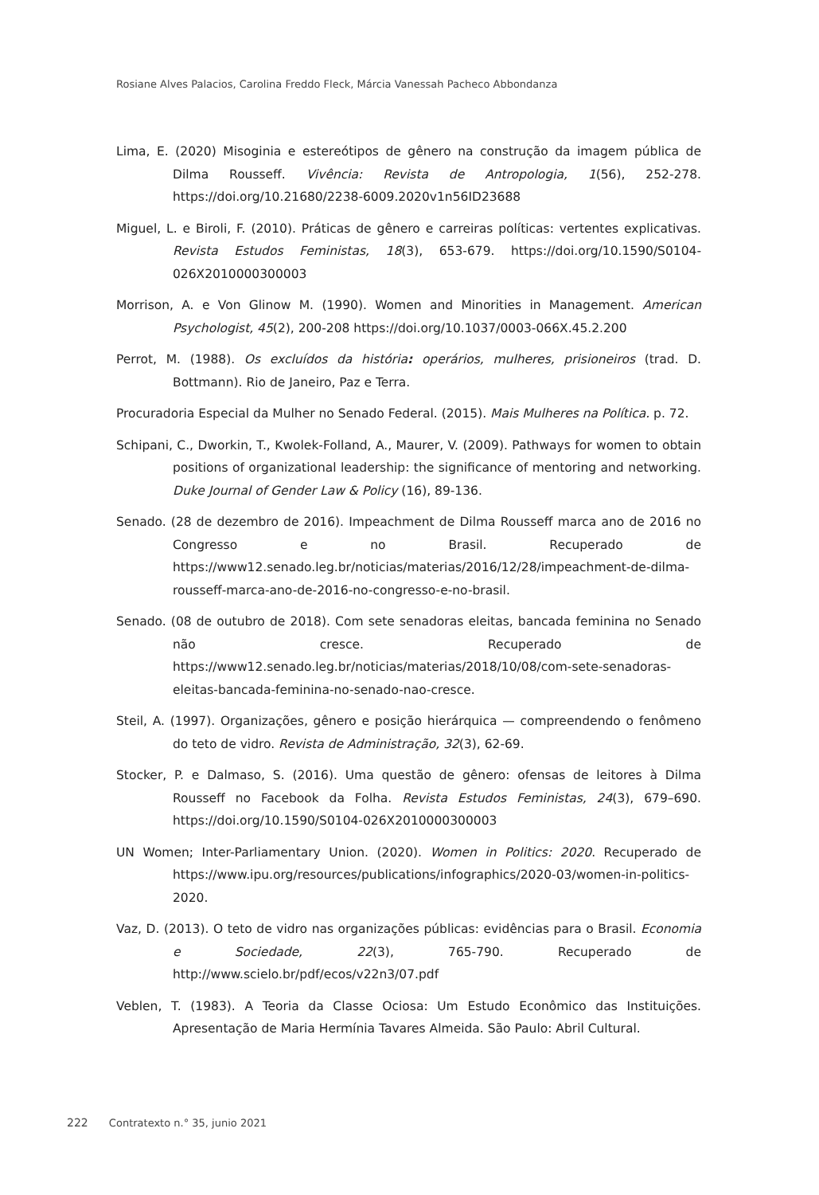Rosiane Alves Palacios, Carolina Freddo Fleck, Márcia Vanessah Pacheco Abbondanza
Lima, E. (2020) Misoginia e estereótipos de gênero na construção da imagem pública de Dilma Rousseff. Vivência: Revista de Antropologia, 1(56), 252-278. https://doi.org/10.21680/2238-6009.2020v1n56ID23688
Miguel, L. e Biroli, F. (2010). Práticas de gênero e carreiras políticas: vertentes explicativas. Revista Estudos Feministas, 18(3), 653-679. https://doi.org/10.1590/S0104-026X2010000300003
Morrison, A. e Von Glinow M. (1990). Women and Minorities in Management. American Psychologist, 45(2), 200-208 https://doi.org/10.1037/0003-066X.45.2.200
Perrot, M. (1988). Os excluídos da história: operários, mulheres, prisioneiros (trad. D. Bottmann). Rio de Janeiro, Paz e Terra.
Procuradoria Especial da Mulher no Senado Federal. (2015). Mais Mulheres na Política. p. 72.
Schipani, C., Dworkin, T., Kwolek-Folland, A., Maurer, V. (2009). Pathways for women to obtain positions of organizational leadership: the significance of mentoring and networking. Duke Journal of Gender Law & Policy (16), 89-136.
Senado. (28 de dezembro de 2016). Impeachment de Dilma Rousseff marca ano de 2016 no Congresso e no Brasil. Recuperado de https://www12.senado.leg.br/noticias/materias/2016/12/28/impeachment-de-dilma-rousseff-marca-ano-de-2016-no-congresso-e-no-brasil.
Senado. (08 de outubro de 2018). Com sete senadoras eleitas, bancada feminina no Senado não cresce. Recuperado de https://www12.senado.leg.br/noticias/materias/2018/10/08/com-sete-senadoras-eleitas-bancada-feminina-no-senado-nao-cresce.
Steil, A. (1997). Organizações, gênero e posição hierárquica — compreendendo o fenômeno do teto de vidro. Revista de Administração, 32(3), 62-69.
Stocker, P. e Dalmaso, S. (2016). Uma questão de gênero: ofensas de leitores à Dilma Rousseff no Facebook da Folha. Revista Estudos Feministas, 24(3), 679–690. https://doi.org/10.1590/S0104-026X2010000300003
UN Women; Inter-Parliamentary Union. (2020). Women in Politics: 2020. Recuperado de https://www.ipu.org/resources/publications/infographics/2020-03/women-in-politics-2020.
Vaz, D. (2013). O teto de vidro nas organizações públicas: evidências para o Brasil. Economia e Sociedade, 22(3), 765-790. Recuperado de http://www.scielo.br/pdf/ecos/v22n3/07.pdf
Veblen, T. (1983). A Teoria da Classe Ociosa: Um Estudo Econômico das Instituições. Apresentação de Maria Hermínia Tavares Almeida. São Paulo: Abril Cultural.
222 Contratexto n.° 35, junio 2021